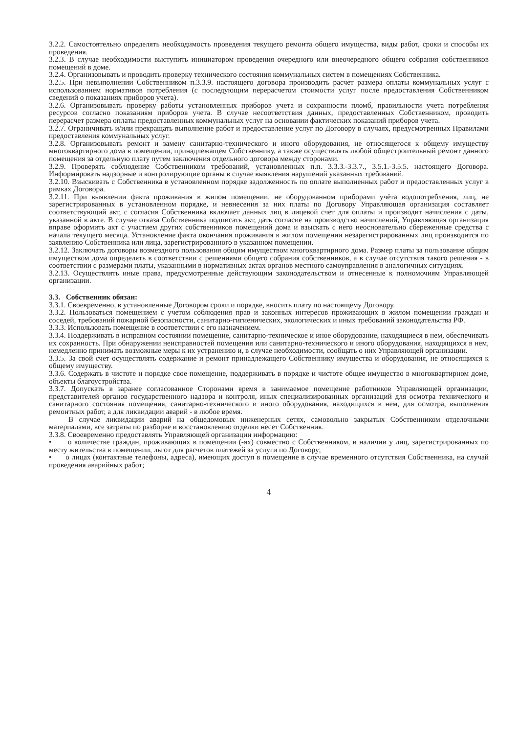3.2.2. Самостоятельно определять необходимость проведения текущего ремонта общего имущества, виды работ, сроки и способы их проведения.
3.2.3. В случае необходимости выступить инициатором проведения очередного или внеочередного общего собрания собственников помещений в доме.
3.2.4. Организовывать и проводить проверку технического состояния коммунальных систем в помещениях Собственника.
3.2.5. При невыполнении Собственником п.3.3.9. настоящего договора производить расчет размера оплаты коммунальных услуг с использованием нормативов потребления (с последующим перерасчетом стоимости услуг после предоставления Собственником сведений о показаниях приборов учета).
3.2.6. Организовывать проверку работы установленных приборов учета и сохранности пломб, правильности учета потребления ресурсов согласно показаниям приборов учета. В случае несоответствия данных, предоставленных Собственником, проводить перерасчет размера оплаты предоставленных коммунальных услуг на основании фактических показаний приборов учета.
3.2.7. Ограничивать и/или прекращать выполнение работ и предоставление услуг по Договору в случаях, предусмотренных Правилами предоставления коммунальных услуг.
3.2.8. Организовывать ремонт и замену санитарно-технического и иного оборудования, не относящегося к общему имуществу многоквартирного дома в помещении, принадлежащем Собственнику, а также осуществлять любой общестроительный ремонт данного помещения за отдельную плату путем заключения отдельного договора между сторонами.
3.2.9. Проверять соблюдение Собственником требований, установленных п.п. 3.3.3.-3.3.7., 3.5.1.-3.5.5. настоящего Договора. Информировать надзорные и контролирующие органы в случае выявления нарушений указанных требований.
3.2.10. Взыскивать с Собственника в установленном порядке задолженность по оплате выполненных работ и предоставленных услуг в рамках Договора.
3.2.11. При выявлении факта проживания в жилом помещении, не оборудованном приборами учёта водопотребления, лиц, не зарегистрированных в установленном порядке, и невнесения за них платы по Договору Управляющая организация составляет соответствующий акт, с согласия Собственника включает данных лиц в лицевой счет для оплаты и производит начисления с даты, указанной в акте. В случае отказа Собственника подписать акт, дать согласие на производство начислений, Управляющая организация вправе оформить акт с участием других собственников помещений дома и взыскать с него неосновательно сбереженные средства с начала текущего месяца. Установление факта окончания проживания в жилом помещении незарегистрированных лиц производится по заявлению Собственника или лица, зарегистрированного в указанном помещении.
3.2.12. Заключать договоры возмездного пользования общим имуществом многоквартирного дома. Размер платы за пользование общим имуществом дома определять в соответствии с решениями общего собрания собственников, а в случае отсутствия такого решения - в соответствии с размерами платы, указанными в нормативных актах органов местного самоуправления в аналогичных ситуациях.
3.2.13. Осуществлять иные права, предусмотренные действующим законодательством и отнесенные к полномочиям Управляющей организации.
3.3. Собственник обязан:
3.3.1. Своевременно, в установленные Договором сроки и порядке, вносить плату по настоящему Договору.
3.3.2. Пользоваться помещением с учетом соблюдения прав и законных интересов проживающих в жилом помещении граждан и соседей, требований пожарной безопасности, санитарно-гигиенических, экологических и иных требований законодательства РФ.
3.3.3. Использовать помещение в соответствии с его назначением.
3.3.4. Поддерживать в исправном состоянии помещение, санитарно-техническое и иное оборудование, находящиеся в нем, обеспечивать их сохранность. При обнаружении неисправностей помещения или санитарно-технического и иного оборудования, находящихся в нем, немедленно принимать возможные меры к их устранению и, в случае необходимости, сообщать о них Управляющей организации.
3.3.5. За свой счет осуществлять содержание и ремонт принадлежащего Собственнику имущества и оборудования, не относящихся к общему имуществу.
3.3.6. Содержать в чистоте и порядке свое помещение, поддерживать в порядке и чистоте общее имущество в многоквартирном доме, объекты благоустройства.
3.3.7. Допускать в заранее согласованное Сторонами время в занимаемое помещение работников Управляющей организации, представителей органов государственного надзора и контроля, иных специализированных организаций для осмотра технического и санитарного состояния помещения, санитарно-технического и иного оборудования, находящихся в нем, для осмотра, выполнения ремонтных работ, а для ликвидации аварий - в любое время.
В случае ликвидации аварий на общедомовых инженерных сетях, самовольно закрытых Собственником отделочными материалами, все затраты по разборке и восстановлению отделки несет Собственник.
3.3.8. Своевременно предоставлять Управляющей организации информацию:
• о количестве граждан, проживающих в помещении (-ях) совместно с Собственником, и наличии у лиц, зарегистрированных по месту жительства в помещении, льгот для расчетов платежей за услуги по Договору;
• о лицах (контактные телефоны, адреса), имеющих доступ в помещение в случае временного отсутствия Собственника, на случай проведения аварийных работ;
4